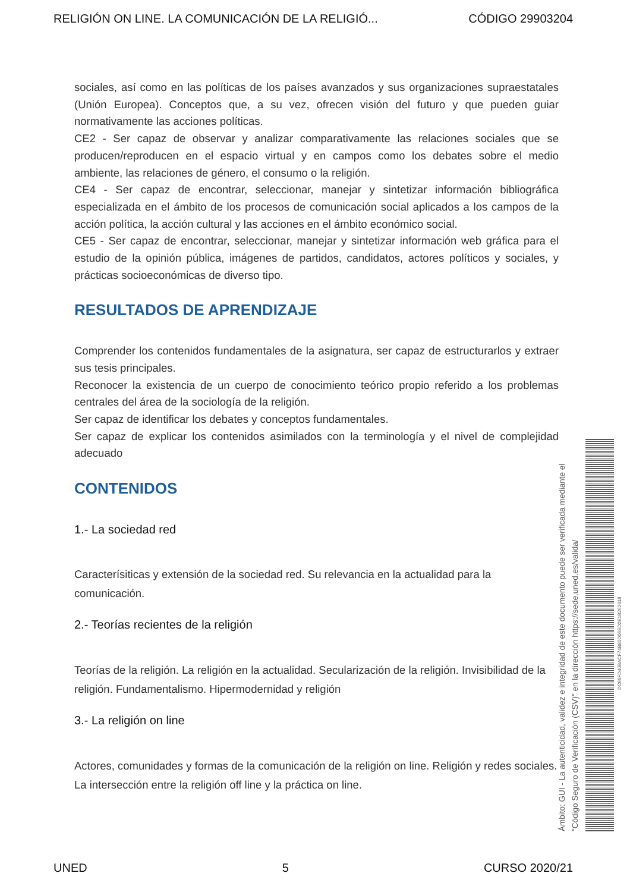RELIGIÓN ON LINE. LA COMUNICACIÓN DE LA RELIGIÓ... CÓDIGO 29903204
sociales, así como en las políticas de los países avanzados y sus organizaciones supraestatales (Unión Europea). Conceptos que, a su vez, ofrecen visión del futuro y que pueden guiar normativamente las acciones políticas.
CE2 - Ser capaz de observar y analizar comparativamente las relaciones sociales que se producen/reproducen en el espacio virtual y en campos como los debates sobre el medio ambiente, las relaciones de género, el consumo o la religión.
CE4 - Ser capaz de encontrar, seleccionar, manejar y sintetizar información bibliográfica especializada en el ámbito de los procesos de comunicación social aplicados a los campos de la acción política, la acción cultural y las acciones en el ámbito económico social.
CE5 - Ser capaz de encontrar, seleccionar, manejar y sintetizar información web gráfica para el estudio de la opinión pública, imágenes de partidos, candidatos, actores políticos y sociales, y prácticas socioeconómicas de diverso tipo.
RESULTADOS DE APRENDIZAJE
Comprender los contenidos fundamentales de la asignatura, ser capaz de estructurarlos y extraer sus tesis principales.
Reconocer la existencia de un cuerpo de conocimiento teórico propio referido a los problemas centrales del área de la sociología de la religión.
Ser capaz de identificar los debates y conceptos fundamentales.
Ser capaz de explicar los contenidos asimilados con la terminología y el nivel de complejidad adecuado
CONTENIDOS
1.- La sociedad red
Caracterísiticas y extensión de la sociedad red. Su relevancia en la actualidad para la comunicación.
2.- Teorías recientes de la religión
Teorías de la religión. La religión en la actualidad. Secularización de la religión. Invisibilidad de la religión. Fundamentalismo. Hipermodernidad y religión
3.- La religión on line
Actores, comunidades y formas de la comunicación de la religión on line. Religión y redes sociales. La intersección entre la religión off line y la práctica on line.
Ámbito: GUI - La autenticidad, validez e integridad de este documento puede ser verificada mediante el
"Código Seguro de Verificación (CSV)" en la dirección https://sede.uned.es/valida/
DC66FD40BACF74B80D06ED2E1B262618
UNED 5 CURSO 2020/21